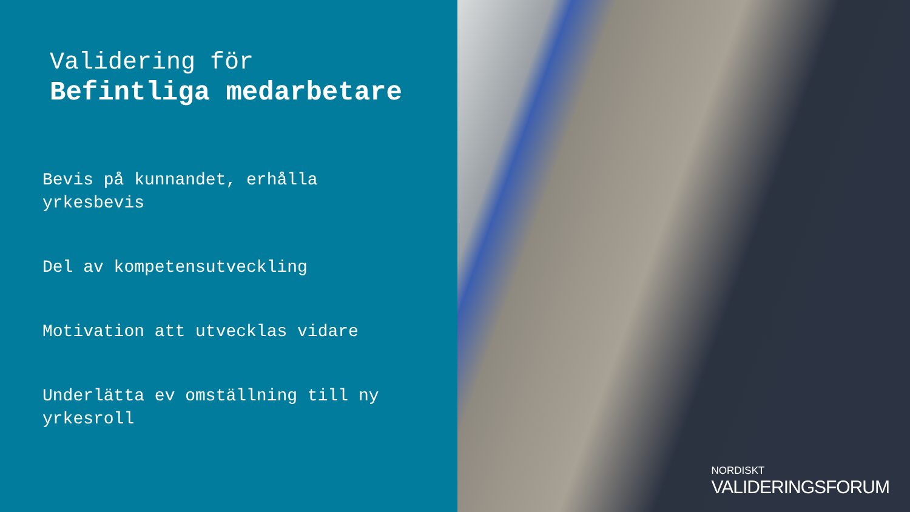Validering för
Befintliga medarbetare
Bevis på kunnandet, erhålla yrkesbevis
Del av kompetensutveckling
Motivation att utvecklas vidare
Underlätta ev omställning till ny yrkesroll
NORDISKT
VALIDERINGSFORUM